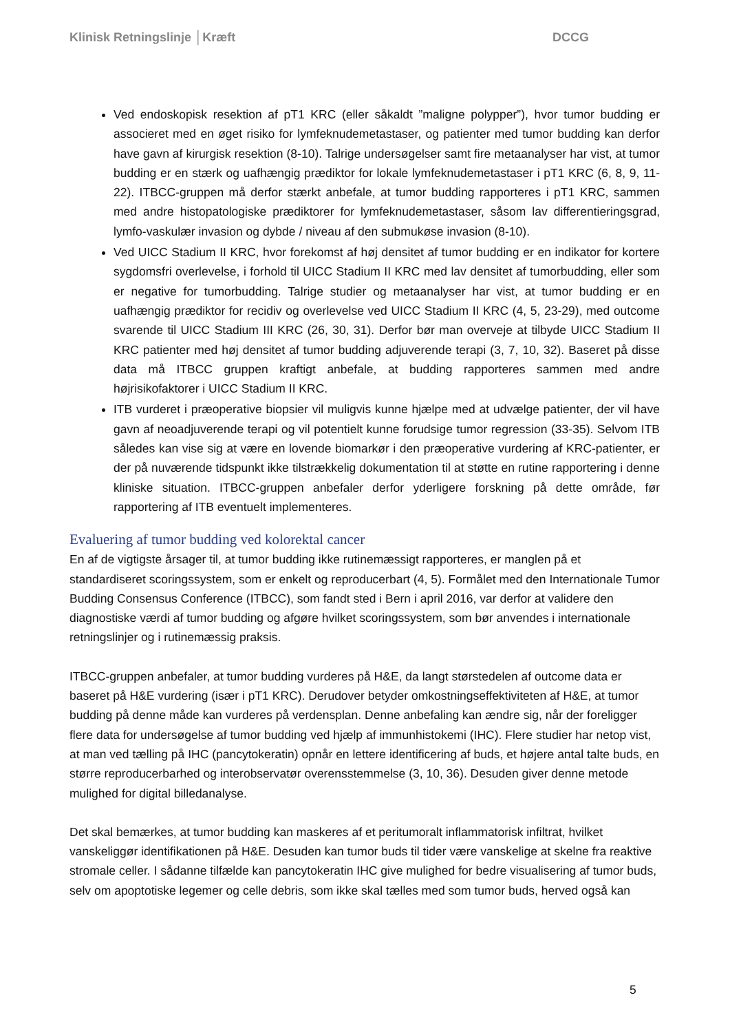Klinisk Retningslinje │Kræft DCCG
Ved endoskopisk resektion af pT1 KRC (eller såkaldt ”maligne polypper”), hvor tumor budding er associeret med en øget risiko for lymfeknudemetastaser, og patienter med tumor budding kan derfor have gavn af kirurgisk resektion (8-10). Talrige undersøgelser samt fire metaanalyser har vist, at tumor budding er en stærk og uafhængig prædiktor for lokale lymfeknudemetastaser i pT1 KRC (6, 8, 9, 11-22). ITBCC-gruppen må derfor stærkt anbefale, at tumor budding rapporteres i pT1 KRC, sammen med andre histopatologiske prædiktorer for lymfeknudemetastaser, såsom lav differentieringsgrad, lymfo-vaskulær invasion og dybde / niveau af den submukøse invasion (8-10).
Ved UICC Stadium II KRC, hvor forekomst af høj densitet af tumor budding er en indikator for kortere sygdomsfri overlevelse, i forhold til UICC Stadium II KRC med lav densitet af tumorbudding, eller som er negative for tumorbudding. Talrige studier og metaanalyser har vist, at tumor budding er en uafhængig prædiktor for recidiv og overlevelse ved UICC Stadium II KRC (4, 5, 23-29), med outcome svarende til UICC Stadium III KRC (26, 30, 31). Derfor bør man overveje at tilbyde UICC Stadium II KRC patienter med høj densitet af tumor budding adjuverende terapi (3, 7, 10, 32). Baseret på disse data må ITBCC gruppen kraftigt anbefale, at budding rapporteres sammen med andre højrisikofaktorer i UICC Stadium II KRC.
ITB vurderet i præoperative biopsier vil muligvis kunne hjælpe med at udvælge patienter, der vil have gavn af neoadjuverende terapi og vil potentielt kunne forudsige tumor regression (33-35). Selvom ITB således kan vise sig at være en lovende biomarkør i den præoperative vurdering af KRC-patienter, er der på nuværende tidspunkt ikke tilstrækkelig dokumentation til at støtte en rutine rapportering i denne kliniske situation. ITBCC-gruppen anbefaler derfor yderligere forskning på dette område, før rapportering af ITB eventuelt implementeres.
Evaluering af tumor budding ved kolorektal cancer
En af de vigtigste årsager til, at tumor budding ikke rutinemæssigt rapporteres, er manglen på et standardiseret scoringssystem, som er enkelt og reproducerbart (4, 5). Formålet med den Internationale Tumor Budding Consensus Conference (ITBCC), som fandt sted i Bern i april 2016, var derfor at validere den diagnostiske værdi af tumor budding og afgøre hvilket scoringssystem, som bør anvendes i internationale retningslinjer og i rutinemæssig praksis.
ITBCC-gruppen anbefaler, at tumor budding vurderes på H&E, da langt størstedelen af outcome data er baseret på H&E vurdering (især i pT1 KRC). Derudover betyder omkostningseffektiviteten af H&E, at tumor budding på denne måde kan vurderes på verdensplan. Denne anbefaling kan ændre sig, når der foreligger flere data for undersøgelse af tumor budding ved hjælp af immunhistokemi (IHC). Flere studier har netop vist, at man ved tælling på IHC (pancytokeratin) opnår en lettere identificering af buds, et højere antal talte buds, en større reproducerbarhed og interobservatør overensstemmelse (3, 10, 36). Desuden giver denne metode mulighed for digital billedanalyse.
Det skal bemærkes, at tumor budding kan maskeres af et peritumoralt inflammatorisk infiltrat, hvilket vanskeliggør identifikationen på H&E. Desuden kan tumor buds til tider være vanskelige at skelne fra reaktive stromale celler. I sådanne tilfælde kan pancytokeratin IHC give mulighed for bedre visualisering af tumor buds, selv om apoptotiske legemer og celle debris, som ikke skal tælles med som tumor buds, herved også kan
5